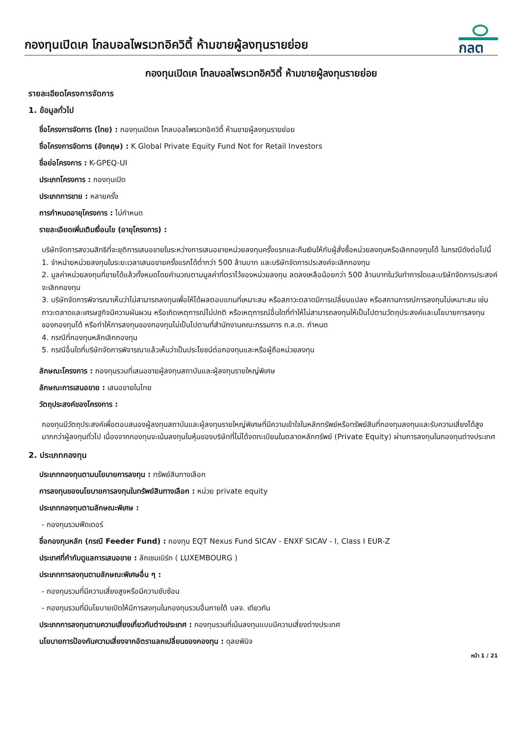กองทุนเปิดเค โกลบอลไพรเวทอิควิตี้ ห้ามขายผู้ลงทุนรายย่อย
กลต
กองทุนเปิดเค โกลบอลไพรเวทอิควิตี้ ห้ามขายผู้ลงทุนรายย่อย
รายละเอียดโครงการจัดการ
1. ข้อมูลทั่วไป
ชื่อโครงการจัดการ (ไทย) : กองทุนเปิดเค โกลบอลไพรเวทอิควิตี้ ห้ามขายผู้ลงทุนรายย่อย
ชื่อโครงการจัดการ (อังกฤษ) : K Global Private Equity Fund Not for Retail Investors
ชื่อย่อโครงการ : K-GPEQ-UI
ประเภทโครงการ : กองทุนเปิด
ประเภทการขาย : หลายครั้ง
การกำหนดอายุโครงการ : ไม่กำหนด
รายละเอียดเพิ่มเติมเงื่อนไข (อายุโครงการ) :
บริษัทจัดการสงวนสิทธิที่จะยุติการเสนอขายในระหว่างการเสนอขายหน่วยลงทุนครั้งแรกและคืนเงินให้กับผู้สั่งซื้อหน่วยลงทุนหรือเลิกกองทุนได้ ในกรณีดังต่อไปนี้
1. จำหน่ายหน่วยลงทุนในระยะเวลาเสนอขายครั้งแรกได้ต่ำกว่า 500 ล้านบาท และบริษัทจัดการประสงค์จะเลิกกองทุน
2. มูลค่าหน่วยลงทุนที่ขายได้แล้วทั้งหมดโดยคำนวณตามมูลค่าที่ตราไว้ของหน่วยลงทุน ลดลงเหลือน้อยกว่า 500 ล้านบาทในวันทำการใดและบริษัทจัดการประสงค์จะเลิกกองทุน
3. บริษัทจัดการพิจารณาเห็นว่าไม่สามารถลงทุนเพื่อให้ได้ผลตอบแทนที่เหมาะสม หรือสภาวะตลาดมีการเปลี่ยนแปลง หรือสถานการณ์การลงทุนไม่เหมาะสม เช่น ภาวะตลาดและเศรษฐกิจมีความผันผวน หรือเกิดเหตุการณ์ไม่ปกติ หรือเหตุการณ์อื่นใดที่ทำให้ไม่สามารถลงทุนให้เป็นไปตามวัตถุประสงค์และนโยบายการลงทุนของกองทุนได้ หรือทำให้การลงทุนของกองทุนไม่เป็นไปตามที่สำนักงานคณะกรรมการ ก.ล.ต. กำหนด
4. กรณีที่กองทุนหลักเลิกกองทุน
5. กรณีอื่นใดที่บริษัทจัดการพิจารณาแล้วเห็นว่าเป็นประโยชน์ต่อกองทุนและหรือผู้ถือหน่วยลงทุน
ลักษณะโครงการ : กองทุนรวมที่เสนอขายผู้ลงทุนสถาบันและผู้ลงทุนรายใหญ่พิเศษ
ลักษณะการเสนอขาย : เสนอขายในไทย
วัตถุประสงค์ของโครงการ :
กองทุนมีวัตถุประสงค์เพื่อตอบสนองผู้ลงทุนสถาบันและผู้ลงทุนรายใหญ่พิเศษที่มีความเข้าใจในหลักทรัพย์หรือทรัพย์สินที่กองทุนลงทุนและรับความเสี่ยงได้สูงมากกว่าผู้ลงทุนทั่วไป เนื่องจากกองทุนจะเน้นลงทุนในหุ้นของบริษัทที่ไม่ได้จดทะเบียนในตลาดหลักทรัพย์ (Private Equity) ผ่านการลงทุนในกองทุนต่างประเทศ
2. ประเภทกองทุน
ประเภทกองทุนตามนโยบายการลงทุน : ทรัพย์สินทางเลือก
การลงทุนของนโยบายการลงทุนในทรัพย์สินทางเลือก : หน่วย private equity
ประเภทกองทุนตามลักษณะพิเศษ :
- กองทุนรวมฟีดเดอร์
ชื่อกองทุนหลัก (กรณี Feeder Fund) : กองทุน EQT Nexus Fund SICAV - ENXF SICAV - I, Class I EUR-Z
ประเทศที่กำกับดูแลการเสนอขาย : ลักเซมเบิร์ก ( LUXEMBOURG )
ประเภทการลงทุนตามลักษณะพิเศษอื่น ๆ :
- กองทุนรวมที่มีความเสี่ยงสูงหรือมีความซับซ้อน
- กองทุนรวมที่มีนโยบายเปิดให้มีการลงทุนในกองทุนรวมอื่นภายใต้ บลจ. เดียวกัน
ประเภทการลงทุนตามความเสี่ยงเกี่ยวกับต่างประเทศ : กองทุนรวมที่เน้นลงทุนแบบมีความเสี่ยงต่างประเทศ
นโยบายการป้องกันความเสี่ยงจากอัตราแลกเปลี่ยนของกองทุน : ดุลยพินิจ
หน้า 1 / 21